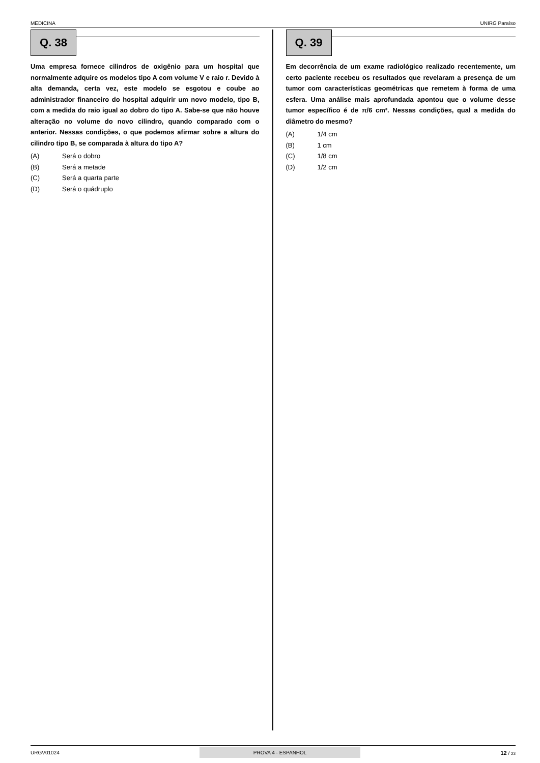MEDICINA UNIRG Paraíso
Q. 38
Uma empresa fornece cilindros de oxigênio para um hospital que normalmente adquire os modelos tipo A com volume V e raio r. Devido à alta demanda, certa vez, este modelo se esgotou e coube ao administrador financeiro do hospital adquirir um novo modelo, tipo B, com a medida do raio igual ao dobro do tipo A. Sabe-se que não houve alteração no volume do novo cilindro, quando comparado com o anterior. Nessas condições, o que podemos afirmar sobre a altura do cilindro tipo B, se comparada à altura do tipo A?
(A) Será o dobro
(B) Será a metade
(C) Será a quarta parte
(D) Será o quádruplo
Q. 39
Em decorrência de um exame radiológico realizado recentemente, um certo paciente recebeu os resultados que revelaram a presença de um tumor com características geométricas que remetem à forma de uma esfera. Uma análise mais aprofundada apontou que o volume desse tumor específico é de π/6 cm³. Nessas condições, qual a medida do diâmetro do mesmo?
(A) 1/4 cm
(B) 1 cm
(C) 1/8 cm
(D) 1/2 cm
URGV01024 PROVA 4 - ESPANHOL 12 / 23